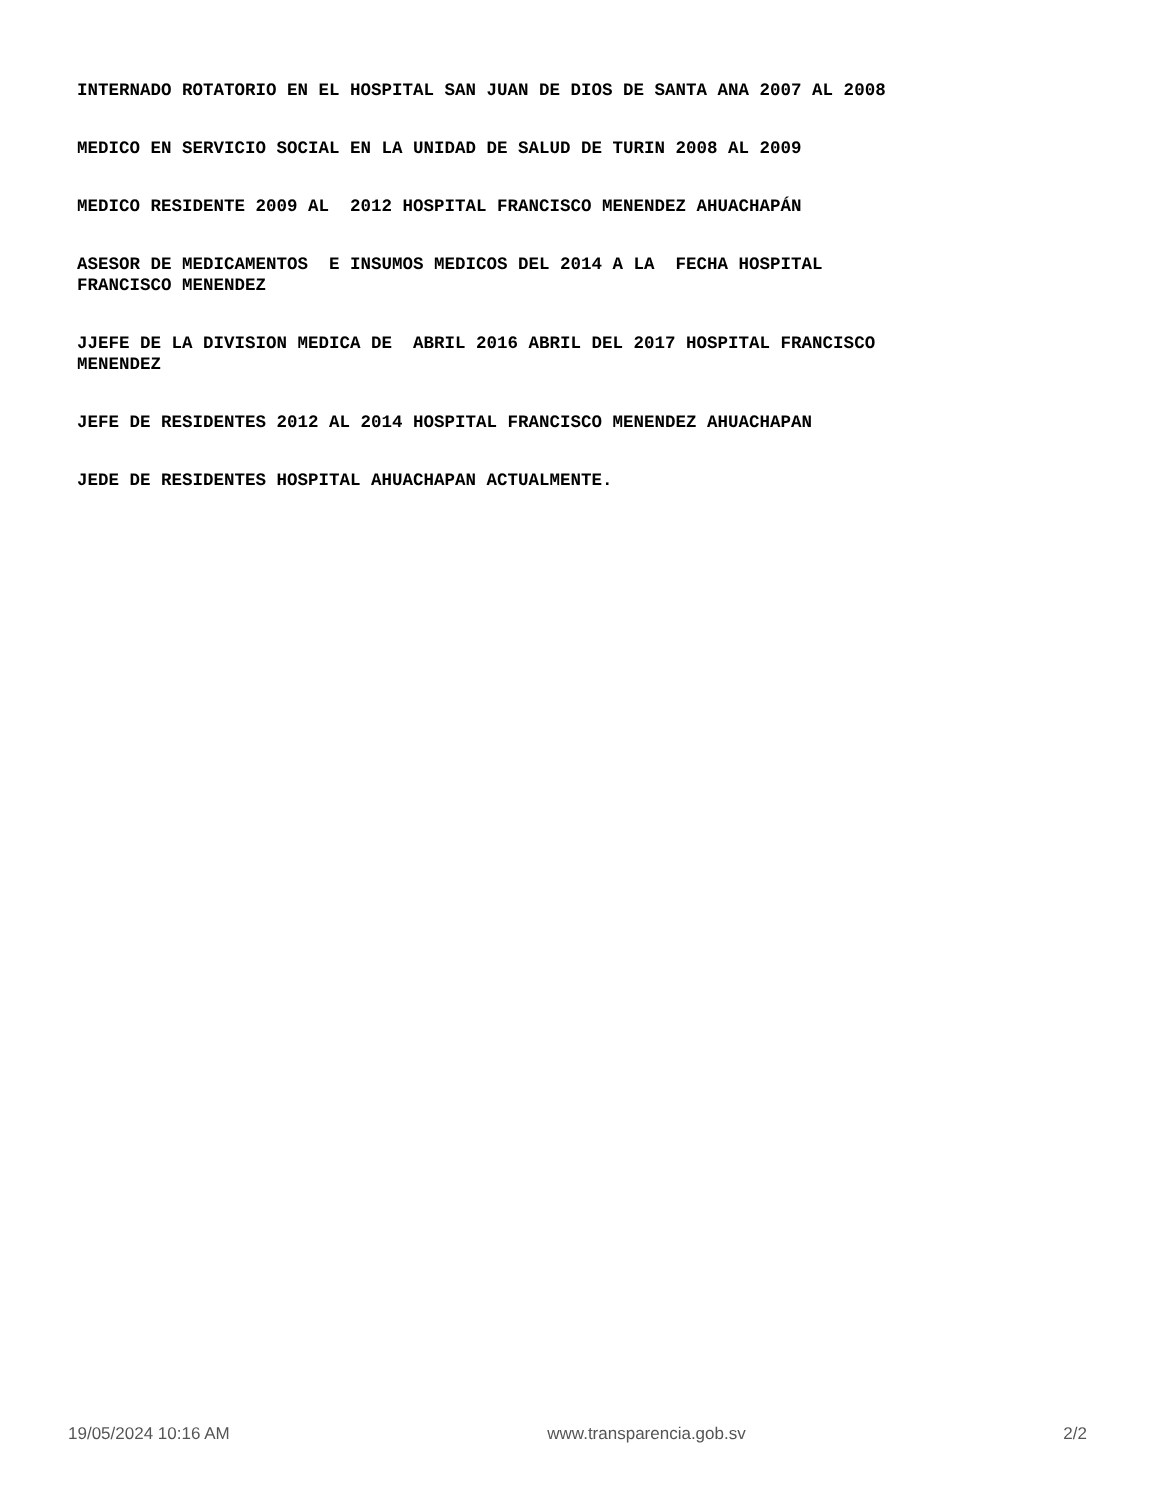INTERNADO ROTATORIO EN EL HOSPITAL SAN JUAN DE DIOS DE SANTA ANA 2007 AL 2008
MEDICO EN SERVICIO SOCIAL EN LA UNIDAD DE SALUD DE TURIN 2008 AL 2009
MEDICO RESIDENTE 2009 AL 2012 HOSPITAL FRANCISCO MENENDEZ AHUACHAPÁN
ASESOR DE MEDICAMENTOS E INSUMOS MEDICOS DEL 2014 A LA FECHA HOSPITAL
FRANCISCO MENENDEZ
JJEFE DE LA DIVISION MEDICA DE ABRIL 2016 ABRIL DEL 2017 HOSPITAL FRANCISCO
MENENDEZ
JEFE DE RESIDENTES 2012 AL 2014 HOSPITAL FRANCISCO MENENDEZ AHUACHAPAN
JEDE DE RESIDENTES HOSPITAL AHUACHAPAN ACTUALMENTE.
19/05/2024 10:16 AM www.transparencia.gob.sv 2/2